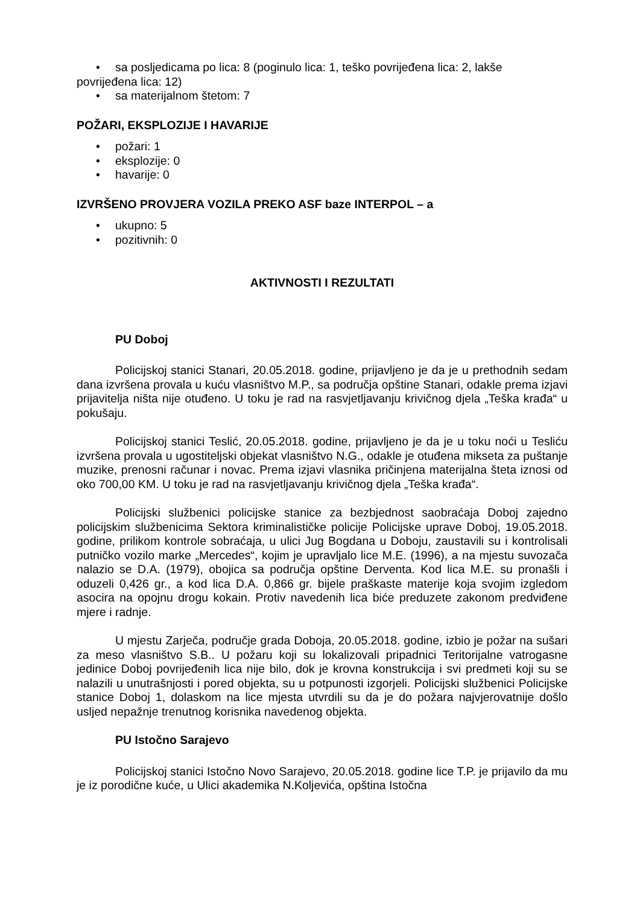• sa posljedicama po lica: 8 (poginulo lica: 1, teško povrijeđena lica: 2, lakše
povrijeđena lica: 12)
• sa materijalnom štetom: 7
POŽARI, EKSPLOZIJE I HAVARIJE
• požari: 1
• eksplozije: 0
• havarije: 0
IZVRŠENO PROVJERA VOZILA PREKO ASF baze INTERPOL – a
• ukupno: 5
• pozitivnih: 0
AKTIVNOSTI I REZULTATI
PU Doboj
Policijskoj stanici Stanari, 20.05.2018. godine, prijavljeno je da je u prethodnih sedam dana izvršena provala u kuću vlasništvo M.P., sa područja opštine Stanari, odakle prema izjavi prijavitelja ništa nije otuđeno. U toku je rad na rasvjetljavanju krivičnog djela „Teška krađa“ u pokušaju.
Policijskoj stanici Teslić, 20.05.2018. godine, prijavljeno je da je u toku noći u Tesliću izvršena provala u ugostiteljski objekat vlasništvo N.G., odakle je otuđena mikseta za puštanje muzike, prenosni računar i novac. Prema izjavi vlasnika pričinjena materijalna šteta iznosi od oko 700,00 KM. U toku je rad na rasvjetljavanju krivičnog djela „Teška krađa“.
Policijski službenici policijske stanice za bezbjednost saobraćaja Doboj zajedno policijskim službenicima Sektora kriminalističke policije Policijske uprave Doboj, 19.05.2018. godine, prilikom kontrole sobraćaja, u ulici Jug Bogdana u Doboju, zaustavili su i kontrolisali putničko vozilo marke „Mercedes“, kojim je upravljalo lice M.E. (1996), a na mjestu suvozača nalazio se D.A. (1979), obojica sa područja opštine Derventa. Kod lica M.E. su pronašli i oduzeli 0,426 gr., a kod lica D.A. 0,866 gr. bijele praškaste materije koja svojim izgledom asocira na opojnu drogu kokain. Protiv navedenih lica biće preduzete zakonom predviđene mjere i radnje.
U mjestu Zarječa, područje grada Doboja, 20.05.2018. godine, izbio je požar na sušari za meso vlasništvo S.B.. U požaru koji su lokalizovali pripadnici Teritorijalne vatrogasne jedinice Doboj povrijeđenih lica nije bilo, dok je krovna konstrukcija i svi predmeti koji su se nalazili u unutrašnjosti i pored objekta, su u potpunosti izgorjeli. Policijski službenici Policijske stanice Doboj 1, dolaskom na lice mjesta utvrdili su da je do požara najvjerovatnije došlo usljed nepažnje trenutnog korisnika navedenog objekta.
PU Istočno Sarajevo
Policijskoj stanici Istočno Novo Sarajevo, 20.05.2018. godine lice T.P. je prijavilo da mu je iz porodične kuće, u Ulici akademika N.Koljevića, opština Istočna